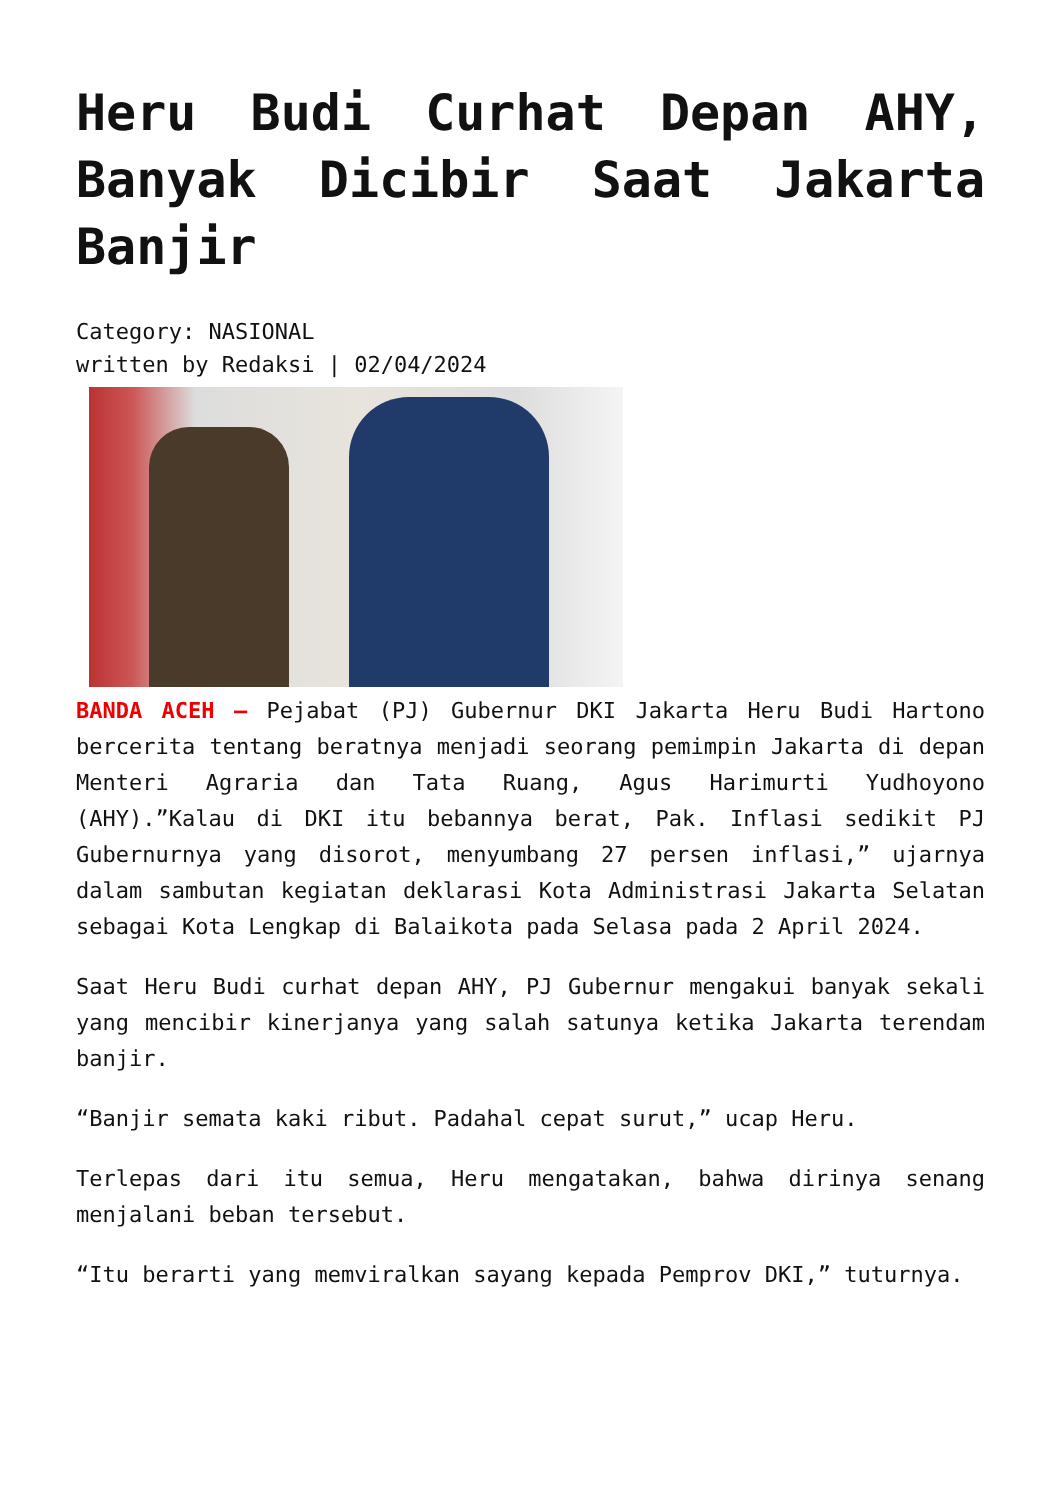Heru Budi Curhat Depan AHY, Banyak Dicibir Saat Jakarta Banjir
Category: NASIONAL
written by Redaksi | 02/04/2024
BANDA ACEH – Pejabat (PJ) Gubernur DKI Jakarta Heru Budi Hartono bercerita tentang beratnya menjadi seorang pemimpin Jakarta di depan Menteri Agraria dan Tata Ruang, Agus Harimurti Yudhoyono (AHY).”Kalau di DKI itu bebannya berat, Pak. Inflasi sedikit PJ Gubernurnya yang disorot, menyumbang 27 persen inflasi,” ujarnya dalam sambutan kegiatan deklarasi Kota Administrasi Jakarta Selatan sebagai Kota Lengkap di Balaikota pada Selasa pada 2 April 2024.
Saat Heru Budi curhat depan AHY, PJ Gubernur mengakui banyak sekali yang mencibir kinerjanya yang salah satunya ketika Jakarta terendam banjir.
“Banjir semata kaki ribut. Padahal cepat surut,” ucap Heru.
Terlepas dari itu semua, Heru mengatakan, bahwa dirinya senang menjalani beban tersebut.
“Itu berarti yang memviralkan sayang kepada Pemprov DKI,” tuturnya.